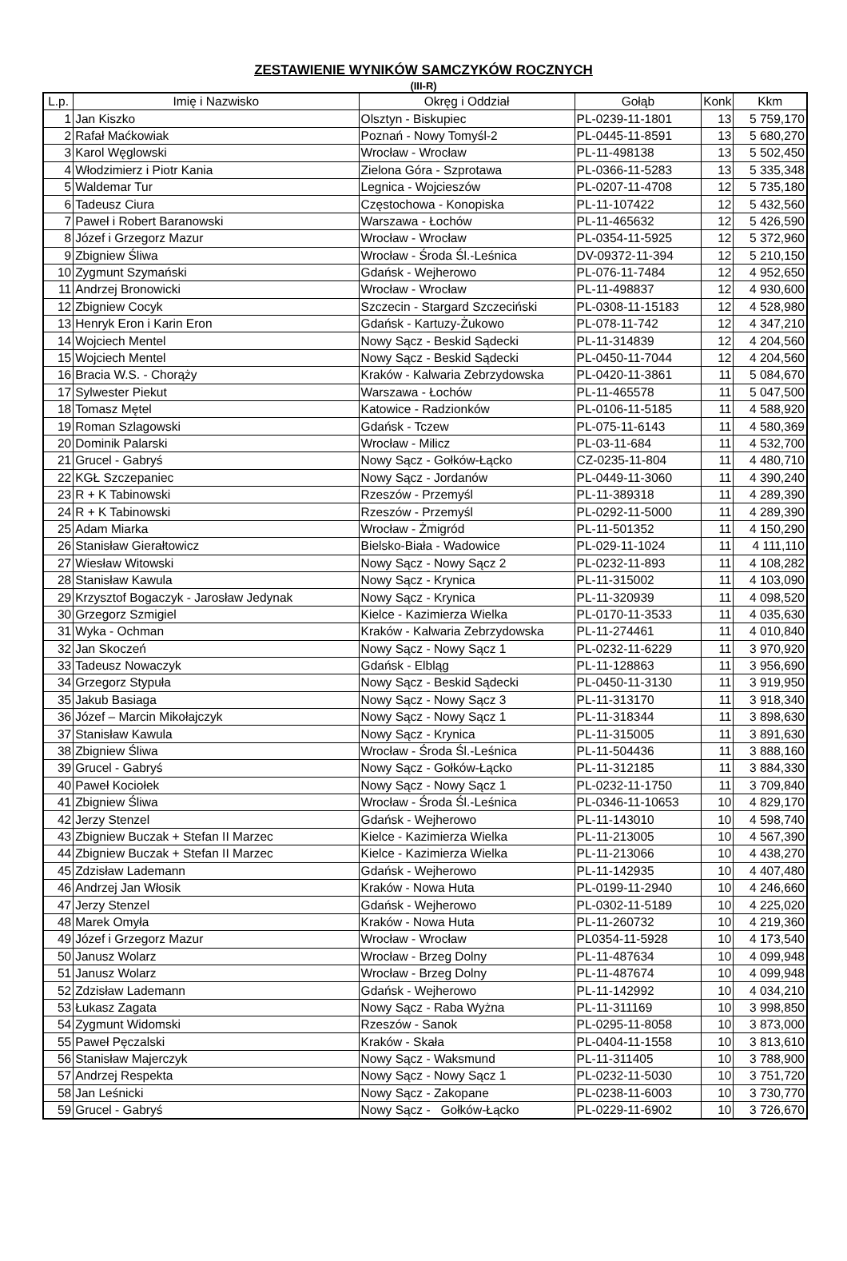ZESTAWIENIE WYNIKÓW SAMCZYKÓW ROCZNYCH
(III-R)
| L.p. | Imię i Nazwisko | Okręg i Oddział | Gołąb | Konk | Kkm |
| --- | --- | --- | --- | --- | --- |
| 1 | Jan Kiszko | Olsztyn - Biskupiec | PL-0239-11-1801 | 13 | 5 759,170 |
| 2 | Rafał Maćkowiak | Poznań - Nowy Tomyśl-2 | PL-0445-11-8591 | 13 | 5 680,270 |
| 3 | Karol Węglowski | Wrocław - Wrocław | PL-11-498138 | 13 | 5 502,450 |
| 4 | Włodzimierz i Piotr Kania | Zielona Góra - Szprotawa | PL-0366-11-5283 | 13 | 5 335,348 |
| 5 | Waldemar Tur | Legnica - Wojcieszów | PL-0207-11-4708 | 12 | 5 735,180 |
| 6 | Tadeusz Ciura | Częstochowa - Konopiska | PL-11-107422 | 12 | 5 432,560 |
| 7 | Paweł i Robert Baranowski | Warszawa - Łochów | PL-11-465632 | 12 | 5 426,590 |
| 8 | Józef i Grzegorz Mazur | Wrocław - Wrocław | PL-0354-11-5925 | 12 | 5 372,960 |
| 9 | Zbigniew Śliwa | Wrocław - Środa Śl.-Leśnica | DV-09372-11-394 | 12 | 5 210,150 |
| 10 | Zygmunt Szymański | Gdańsk - Wejherowo | PL-076-11-7484 | 12 | 4 952,650 |
| 11 | Andrzej Bronowicki | Wrocław - Wrocław | PL-11-498837 | 12 | 4 930,600 |
| 12 | Zbigniew Cocyk | Szczecin - Stargard Szczeciński | PL-0308-11-15183 | 12 | 4 528,980 |
| 13 | Henryk Eron i Karin Eron | Gdańsk - Kartuzy-Żukowo | PL-078-11-742 | 12 | 4 347,210 |
| 14 | Wojciech Mentel | Nowy Sącz - Beskid Sądecki | PL-11-314839 | 12 | 4 204,560 |
| 15 | Wojciech Mentel | Nowy Sącz - Beskid Sądecki | PL-0450-11-7044 | 12 | 4 204,560 |
| 16 | Bracia W.S. - Chorąży | Kraków - Kalwaria Zebrzydowska | PL-0420-11-3861 | 11 | 5 084,670 |
| 17 | Sylwester Piekut | Warszawa - Łochów | PL-11-465578 | 11 | 5 047,500 |
| 18 | Tomasz Mętel | Katowice - Radzionków | PL-0106-11-5185 | 11 | 4 588,920 |
| 19 | Roman Szlagowski | Gdańsk - Tczew | PL-075-11-6143 | 11 | 4 580,369 |
| 20 | Dominik Palarski | Wrocław - Milicz | PL-03-11-684 | 11 | 4 532,700 |
| 21 | Grucel - Gabryś | Nowy Sącz - Gołków-Łącko | CZ-0235-11-804 | 11 | 4 480,710 |
| 22 | KGŁ Szczepaniec | Nowy Sącz - Jordanów | PL-0449-11-3060 | 11 | 4 390,240 |
| 23 | R + K Tabinowski | Rzeszów - Przemyśl | PL-11-389318 | 11 | 4 289,390 |
| 24 | R + K Tabinowski | Rzeszów - Przemyśl | PL-0292-11-5000 | 11 | 4 289,390 |
| 25 | Adam Miarka | Wrocław - Żmigród | PL-11-501352 | 11 | 4 150,290 |
| 26 | Stanisław Gierałtowicz | Bielsko-Biała - Wadowice | PL-029-11-1024 | 11 | 4 111,110 |
| 27 | Wiesław Witowski | Nowy Sącz - Nowy Sącz 2 | PL-0232-11-893 | 11 | 4 108,282 |
| 28 | Stanisław Kawula | Nowy Sącz - Krynica | PL-11-315002 | 11 | 4 103,090 |
| 29 | Krzysztof Bogaczyk - Jarosław Jedynak | Nowy Sącz - Krynica | PL-11-320939 | 11 | 4 098,520 |
| 30 | Grzegorz Szmigiel | Kielce - Kazimierza Wielka | PL-0170-11-3533 | 11 | 4 035,630 |
| 31 | Wyka - Ochman | Kraków - Kalwaria Zebrzydowska | PL-11-274461 | 11 | 4 010,840 |
| 32 | Jan Skoczeń | Nowy Sącz - Nowy Sącz 1 | PL-0232-11-6229 | 11 | 3 970,920 |
| 33 | Tadeusz Nowaczyk | Gdańsk - Elbląg | PL-11-128863 | 11 | 3 956,690 |
| 34 | Grzegorz Stypuła | Nowy Sącz - Beskid Sądecki | PL-0450-11-3130 | 11 | 3 919,950 |
| 35 | Jakub Basiaga | Nowy Sącz - Nowy Sącz 3 | PL-11-313170 | 11 | 3 918,340 |
| 36 | Józef – Marcin Mikołajczyk | Nowy Sącz - Nowy Sącz 1 | PL-11-318344 | 11 | 3 898,630 |
| 37 | Stanisław Kawula | Nowy Sącz - Krynica | PL-11-315005 | 11 | 3 891,630 |
| 38 | Zbigniew Śliwa | Wrocław - Środa Śl.-Leśnica | PL-11-504436 | 11 | 3 888,160 |
| 39 | Grucel - Gabryś | Nowy Sącz - Gołków-Łącko | PL-11-312185 | 11 | 3 884,330 |
| 40 | Paweł Kociołek | Nowy Sącz - Nowy Sącz 1 | PL-0232-11-1750 | 11 | 3 709,840 |
| 41 | Zbigniew Śliwa | Wrocław - Środa Śl.-Leśnica | PL-0346-11-10653 | 10 | 4 829,170 |
| 42 | Jerzy Stenzel | Gdańsk - Wejherowo | PL-11-143010 | 10 | 4 598,740 |
| 43 | Zbigniew Buczak + Stefan II Marzec | Kielce - Kazimierza Wielka | PL-11-213005 | 10 | 4 567,390 |
| 44 | Zbigniew Buczak + Stefan II Marzec | Kielce - Kazimierza Wielka | PL-11-213066 | 10 | 4 438,270 |
| 45 | Zdzisław Lademann | Gdańsk - Wejherowo | PL-11-142935 | 10 | 4 407,480 |
| 46 | Andrzej Jan Włosik | Kraków - Nowa Huta | PL-0199-11-2940 | 10 | 4 246,660 |
| 47 | Jerzy Stenzel | Gdańsk - Wejherowo | PL-0302-11-5189 | 10 | 4 225,020 |
| 48 | Marek Omyła | Kraków - Nowa Huta | PL-11-260732 | 10 | 4 219,360 |
| 49 | Józef i Grzegorz Mazur | Wrocław - Wrocław | PL0354-11-5928 | 10 | 4 173,540 |
| 50 | Janusz Wolarz | Wrocław - Brzeg Dolny | PL-11-487634 | 10 | 4 099,948 |
| 51 | Janusz Wolarz | Wrocław - Brzeg Dolny | PL-11-487674 | 10 | 4 099,948 |
| 52 | Zdzisław Lademann | Gdańsk - Wejherowo | PL-11-142992 | 10 | 4 034,210 |
| 53 | Łukasz Zagata | Nowy Sącz - Raba Wyżna | PL-11-311169 | 10 | 3 998,850 |
| 54 | Zygmunt Widomski | Rzeszów - Sanok | PL-0295-11-8058 | 10 | 3 873,000 |
| 55 | Paweł Pęczalski | Kraków - Skała | PL-0404-11-1558 | 10 | 3 813,610 |
| 56 | Stanisław Majerczyk | Nowy Sącz - Waksmund | PL-11-311405 | 10 | 3 788,900 |
| 57 | Andrzej Respekta | Nowy Sącz - Nowy Sącz 1 | PL-0232-11-5030 | 10 | 3 751,720 |
| 58 | Jan Leśnicki | Nowy Sącz - Zakopane | PL-0238-11-6003 | 10 | 3 730,770 |
| 59 | Grucel - Gabryś | Nowy Sącz - Gołków-Łącko | PL-0229-11-6902 | 10 | 3 726,670 |